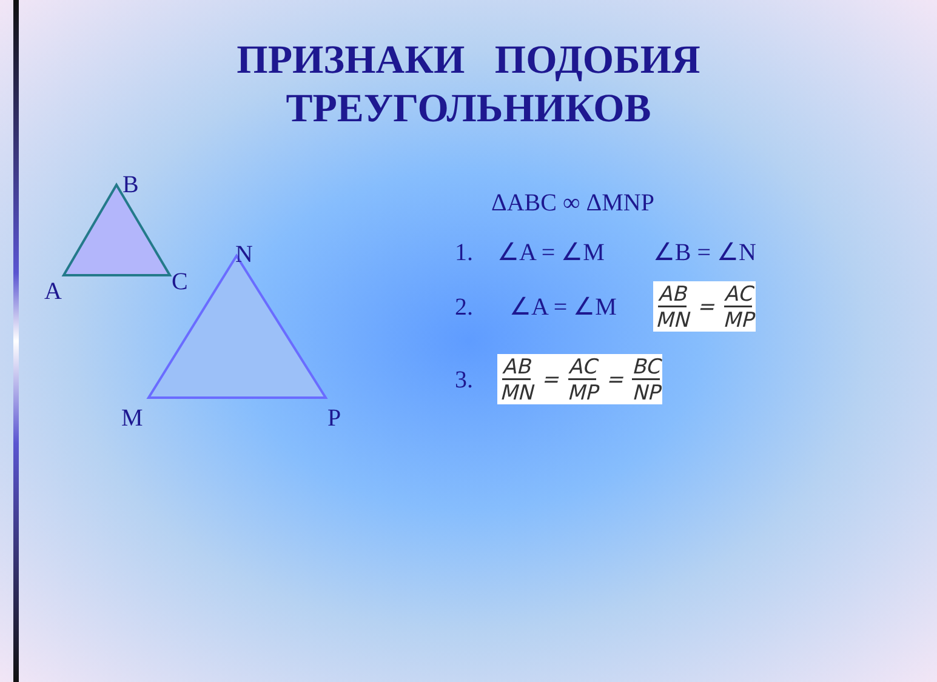ПРИЗНАКИ ПОДОБИЯ
ТРЕУГОЛЬНИКОВ
B
A C
N
M P
ΔABC ∞ ΔMNP
1. ∠A = ∠M ∠B = ∠N
2. ∠A = ∠M AB
MN = AC
MP
3. AB
MN = AC
MP = BC
NP